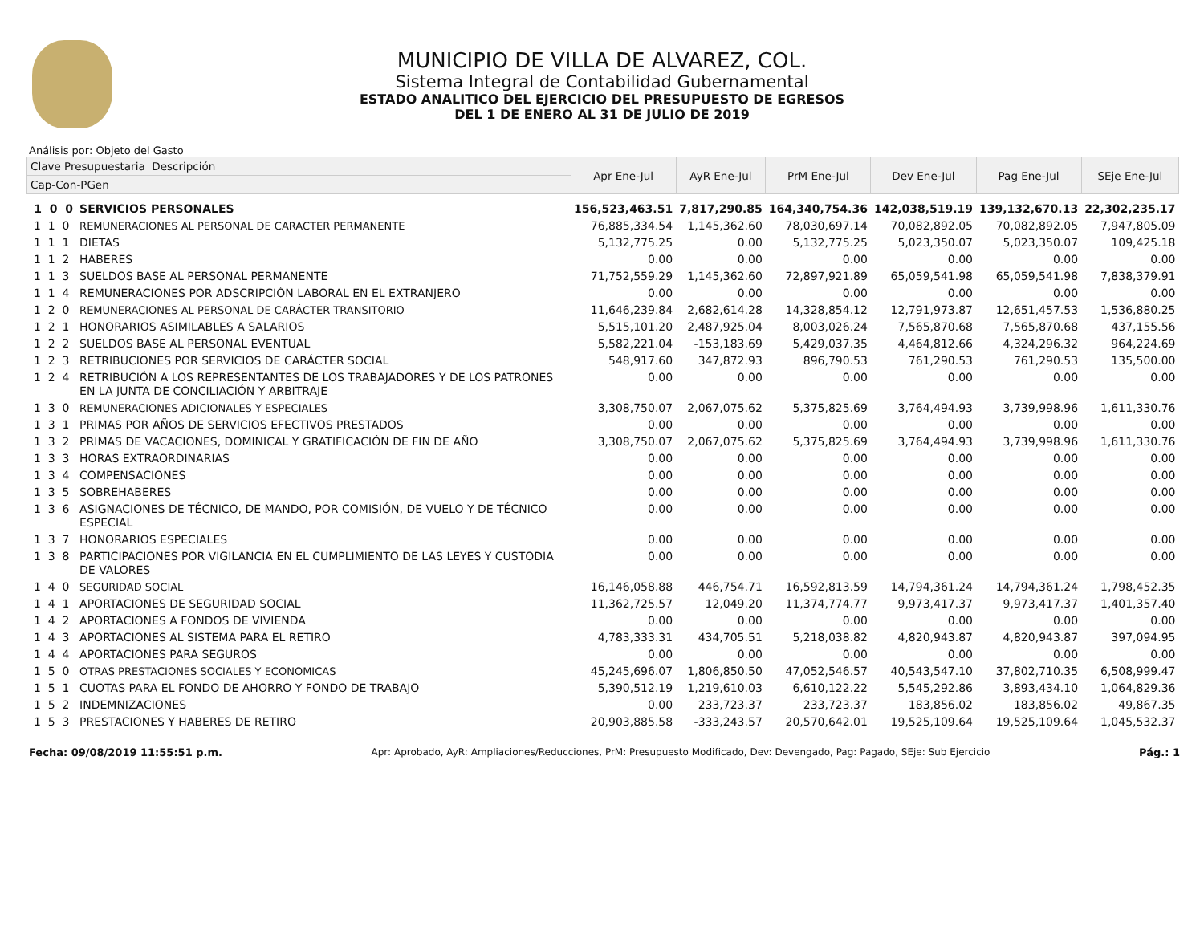MUNICIPIO DE VILLA DE ALVAREZ, COL.
Sistema Integral de Contabilidad Gubernamental
ESTADO ANALITICO DEL EJERCICIO DEL PRESUPUESTO DE EGRESOS
DEL 1 DE ENERO AL 31 DE JULIO DE 2019
Análisis por: Objeto del Gasto
| Clave Presupuestaria Descripción | | Apr Ene-Jul | AyR Ene-Jul | PrM Ene-Jul | Dev Ene-Jul | Pag Ene-Jul | SEje Ene-Jul |
| --- | --- | --- | --- | --- | --- | --- | --- |
| Cap-Con-PGen | | | | | | | |
| 1 0 0 | SERVICIOS PERSONALES | 156,523,463.51 | 7,817,290.85 | 164,340,754.36 | 142,038,519.19 | 139,132,670.13 | 22,302,235.17 |
| 1 1 0 | REMUNERACIONES AL PERSONAL DE CARACTER PERMANENTE | 76,885,334.54 | 1,145,362.60 | 78,030,697.14 | 70,082,892.05 | 70,082,892.05 | 7,947,805.09 |
| 1 1 1 | DIETAS | 5,132,775.25 | 0.00 | 5,132,775.25 | 5,023,350.07 | 5,023,350.07 | 109,425.18 |
| 1 1 2 | HABERES | 0.00 | 0.00 | 0.00 | 0.00 | 0.00 | 0.00 |
| 1 1 3 | SUELDOS BASE AL PERSONAL PERMANENTE | 71,752,559.29 | 1,145,362.60 | 72,897,921.89 | 65,059,541.98 | 65,059,541.98 | 7,838,379.91 |
| 1 1 4 | REMUNERACIONES POR ADSCRIPCIÓN LABORAL EN EL EXTRANJERO | 0.00 | 0.00 | 0.00 | 0.00 | 0.00 | 0.00 |
| 1 2 0 | REMUNERACIONES AL PERSONAL DE CARÁCTER TRANSITORIO | 11,646,239.84 | 2,682,614.28 | 14,328,854.12 | 12,791,973.87 | 12,651,457.53 | 1,536,880.25 |
| 1 2 1 | HONORARIOS ASIMILABLES A SALARIOS | 5,515,101.20 | 2,487,925.04 | 8,003,026.24 | 7,565,870.68 | 7,565,870.68 | 437,155.56 |
| 1 2 2 | SUELDOS BASE AL PERSONAL EVENTUAL | 5,582,221.04 | -153,183.69 | 5,429,037.35 | 4,464,812.66 | 4,324,296.32 | 964,224.69 |
| 1 2 3 | RETRIBUCIONES POR SERVICIOS DE CARÁCTER SOCIAL | 548,917.60 | 347,872.93 | 896,790.53 | 761,290.53 | 761,290.53 | 135,500.00 |
| 1 2 4 | RETRIBUCIÓN A LOS REPRESENTANTES DE LOS TRABAJADORES Y DE LOS PATRONES EN LA JUNTA DE CONCILIACIÓN Y ARBITRAJE | 0.00 | 0.00 | 0.00 | 0.00 | 0.00 | 0.00 |
| 1 3 0 | REMUNERACIONES ADICIONALES Y ESPECIALES | 3,308,750.07 | 2,067,075.62 | 5,375,825.69 | 3,764,494.93 | 3,739,998.96 | 1,611,330.76 |
| 1 3 1 | PRIMAS POR AÑOS DE SERVICIOS EFECTIVOS PRESTADOS | 0.00 | 0.00 | 0.00 | 0.00 | 0.00 | 0.00 |
| 1 3 2 | PRIMAS DE VACACIONES, DOMINICAL Y GRATIFICACIÓN DE FIN DE AÑO | 3,308,750.07 | 2,067,075.62 | 5,375,825.69 | 3,764,494.93 | 3,739,998.96 | 1,611,330.76 |
| 1 3 3 | HORAS EXTRAORDINARIAS | 0.00 | 0.00 | 0.00 | 0.00 | 0.00 | 0.00 |
| 1 3 4 | COMPENSACIONES | 0.00 | 0.00 | 0.00 | 0.00 | 0.00 | 0.00 |
| 1 3 5 | SOBREHABERES | 0.00 | 0.00 | 0.00 | 0.00 | 0.00 | 0.00 |
| 1 3 6 | ASIGNACIONES DE TÉCNICO, DE MANDO, POR COMISIÓN, DE VUELO Y DE TÉCNICO ESPECIAL | 0.00 | 0.00 | 0.00 | 0.00 | 0.00 | 0.00 |
| 1 3 7 | HONORARIOS ESPECIALES | 0.00 | 0.00 | 0.00 | 0.00 | 0.00 | 0.00 |
| 1 3 8 | PARTICIPACIONES POR VIGILANCIA EN EL CUMPLIMIENTO DE LAS LEYES Y CUSTODIA DE VALORES | 0.00 | 0.00 | 0.00 | 0.00 | 0.00 | 0.00 |
| 1 4 0 | SEGURIDAD SOCIAL | 16,146,058.88 | 446,754.71 | 16,592,813.59 | 14,794,361.24 | 14,794,361.24 | 1,798,452.35 |
| 1 4 1 | APORTACIONES DE SEGURIDAD SOCIAL | 11,362,725.57 | 12,049.20 | 11,374,774.77 | 9,973,417.37 | 9,973,417.37 | 1,401,357.40 |
| 1 4 2 | APORTACIONES A FONDOS DE VIVIENDA | 0.00 | 0.00 | 0.00 | 0.00 | 0.00 | 0.00 |
| 1 4 3 | APORTACIONES AL SISTEMA PARA EL RETIRO | 4,783,333.31 | 434,705.51 | 5,218,038.82 | 4,820,943.87 | 4,820,943.87 | 397,094.95 |
| 1 4 4 | APORTACIONES PARA SEGUROS | 0.00 | 0.00 | 0.00 | 0.00 | 0.00 | 0.00 |
| 1 5 0 | OTRAS PRESTACIONES SOCIALES Y ECONOMICAS | 45,245,696.07 | 1,806,850.50 | 47,052,546.57 | 40,543,547.10 | 37,802,710.35 | 6,508,999.47 |
| 1 5 1 | CUOTAS PARA EL FONDO DE AHORRO Y FONDO DE TRABAJO | 5,390,512.19 | 1,219,610.03 | 6,610,122.22 | 5,545,292.86 | 3,893,434.10 | 1,064,829.36 |
| 1 5 2 | INDEMNIZACIONES | 0.00 | 233,723.37 | 233,723.37 | 183,856.02 | 183,856.02 | 49,867.35 |
| 1 5 3 | PRESTACIONES Y HABERES DE RETIRO | 20,903,885.58 | -333,243.57 | 20,570,642.01 | 19,525,109.64 | 19,525,109.64 | 1,045,532.37 |
Fecha: 09/08/2019 11:55:51 p.m. Apr: Aprobado, AyR: Ampliaciones/Reducciones, PrM: Presupuesto Modificado, Dev: Devengado, Pag: Pagado, SEje: Sub Ejercicio Pág.: 1